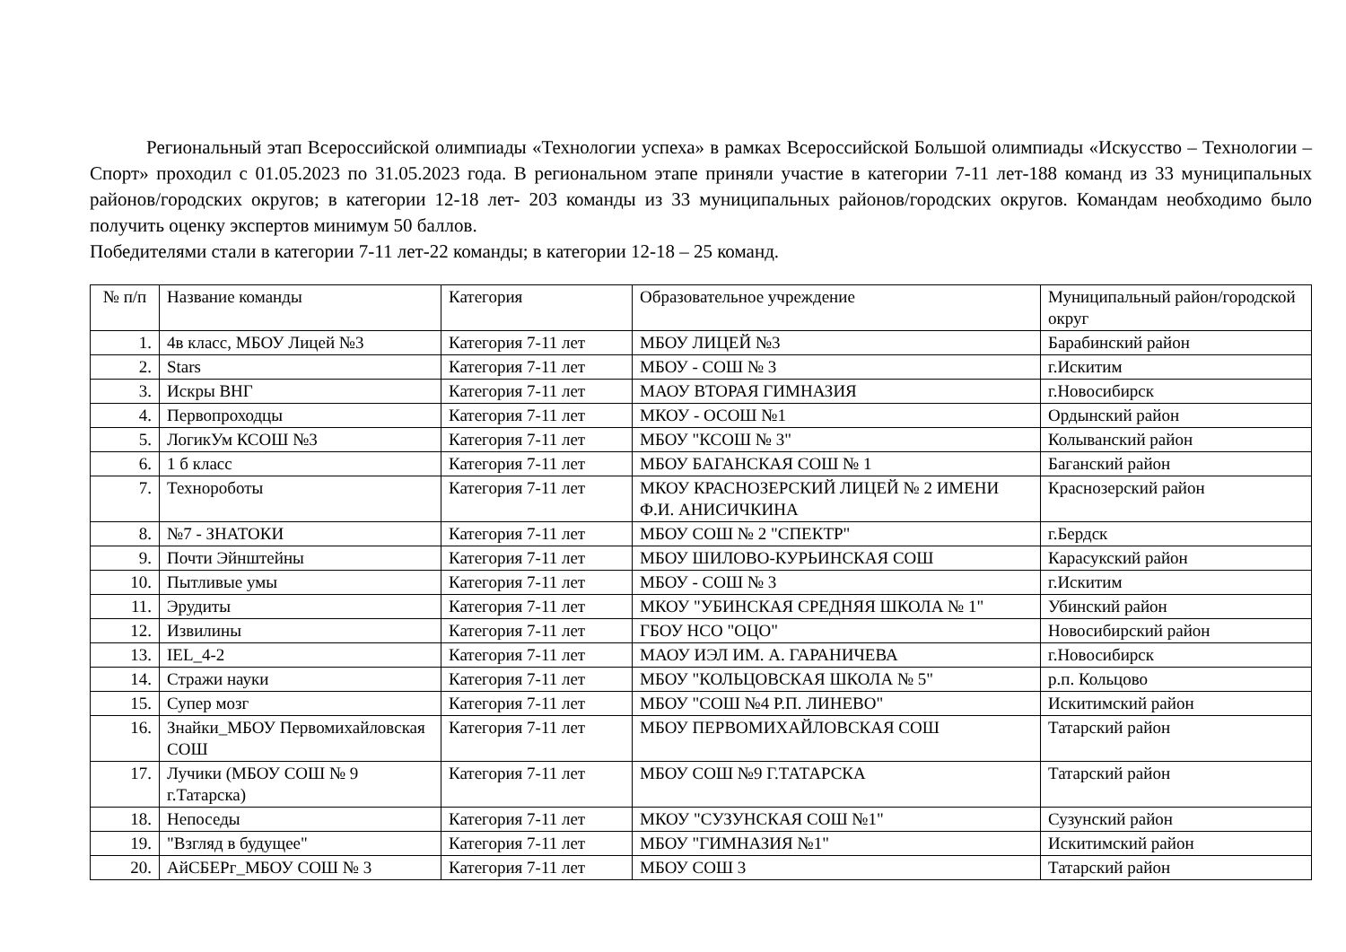Региональный этап Всероссийской олимпиады «Технологии успеха» в рамках Всероссийской Большой олимпиады «Искусство – Технологии – Спорт» проходил с 01.05.2023 по 31.05.2023 года. В региональном этапе приняли участие в категории 7-11 лет-188 команд из 33 муниципальных районов/городских округов; в категории 12-18 лет- 203 команды из 33 муниципальных районов/городских округов. Командам необходимо было получить оценку экспертов минимум 50 баллов.
Победителями стали в категории 7-11 лет-22 команды; в категории 12-18 – 25 команд.
| № п/п | Название команды | Категория | Образовательное учреждение | Муниципальный район/городской округ |
| --- | --- | --- | --- | --- |
| 1. | 4в класс, МБОУ Лицей №3 | Категория 7-11 лет | МБОУ ЛИЦЕЙ №3 | Барабинский район |
| 2. | Stars | Категория 7-11 лет | МБОУ - СОШ № 3 | г.Искитим |
| 3. | Искры ВНГ | Категория 7-11 лет | МАОУ ВТОРАЯ ГИМНАЗИЯ | г.Новосибирск |
| 4. | Первопроходцы | Категория 7-11 лет | МКОУ - ОСОШ №1 | Ордынский район |
| 5. | ЛогикУм КСОШ №3 | Категория 7-11 лет | МБОУ "КСОШ № 3" | Колыванский район |
| 6. | 1 б класс | Категория 7-11 лет | МБОУ БАГАНСКАЯ СОШ № 1 | Баганский район |
| 7. | Технороботы | Категория 7-11 лет | МКОУ КРАСНОЗЕРСКИЙ ЛИЦЕЙ № 2 ИМЕНИ Ф.И. АНИСИЧКИНА | Краснозерский район |
| 8. | №7 - ЗНАТОКИ | Категория 7-11 лет | МБОУ СОШ № 2 "СПЕКТР" | г.Бердск |
| 9. | Почти Эйнштейны | Категория 7-11 лет | МБОУ ШИЛОВО-КУРЬИНСКАЯ СОШ | Карасукский район |
| 10. | Пытливые умы | Категория 7-11 лет | МБОУ - СОШ № 3 | г.Искитим |
| 11. | Эрудиты | Категория 7-11 лет | МКОУ "УБИНСКАЯ СРЕДНЯЯ ШКОЛА № 1" | Убинский район |
| 12. | Извилины | Категория 7-11 лет | ГБОУ НСО "ОЦО" | Новосибирский район |
| 13. | IEL_4-2 | Категория 7-11 лет | МАОУ ИЭЛ ИМ. А. ГАРАНИЧЕВА | г.Новосибирск |
| 14. | Стражи науки | Категория 7-11 лет | МБОУ "КОЛЬЦОВСКАЯ ШКОЛА № 5" | р.п. Кольцово |
| 15. | Супер мозг | Категория 7-11 лет | МБОУ "СОШ №4 Р.П. ЛИНЕВО" | Искитимский район |
| 16. | Знайки_МБОУ Первомихайловская СОШ | Категория 7-11 лет | МБОУ ПЕРВОМИХАЙЛОВСКАЯ СОШ | Татарский район |
| 17. | Лучики (МБОУ СОШ № 9 г.Татарска) | Категория 7-11 лет | МБОУ СОШ №9 Г.ТАТАРСКА | Татарский район |
| 18. | Непоседы | Категория 7-11 лет | МКОУ "СУЗУНСКАЯ СОШ №1" | Сузунский район |
| 19. | "Взгляд в будущее" | Категория 7-11 лет | МБОУ "ГИМНАЗИЯ №1" | Искитимский район |
| 20. | АйСБЕРг_МБОУ СОШ № 3 | Категория 7-11 лет | МБОУ СОШ 3 | Татарский район |